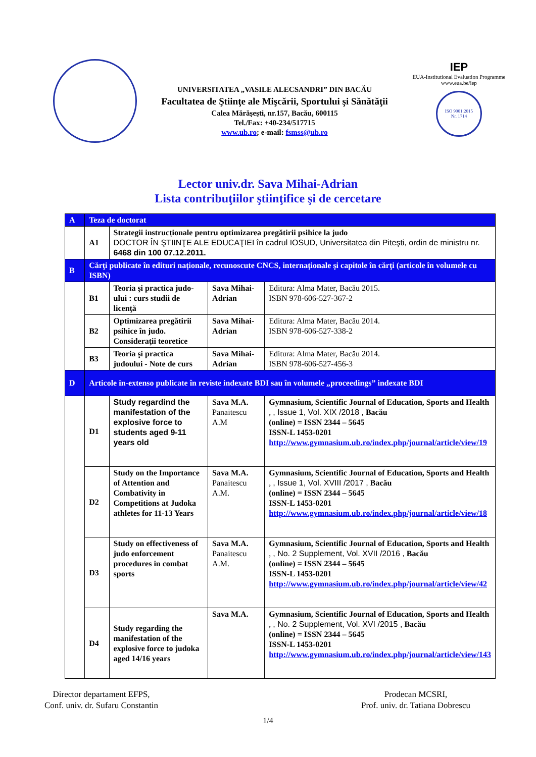UNIVERSITATEA „VASILE ALECSANDRI” DIN BACĂU
Facultatea de Ştiinţe ale Mişcării, Sportului şi Sănătăţii
Calea Mărăşeşti, nr.157, Bacău, 600115
Tel./Fax: +40-234/517715
www.ub.ro; e-mail: fsmss@ub.ro
IEP
EUA-Institutional Evaluation Programme
www.eua.be/iep
ISO 9001:2015
Nr. 1714
Lector univ.dr. Sava Mihai-Adrian
Lista contribuţiilor ştiinţifice şi de cercetare
| A | Teza de doctorat | | | |
| | A1 | Strategii instrucționale pentru optimizarea pregătirii psihice la judo DOCTOR ÎN ŞTIINŢE ALE EDUCAŢIEI în cadrul IOSUD, Universitatea din Piteşti, ordin de ministru nr. 6468 din 100 07.12.2011. | | |
| B | Cărţi publicate în edituri naţionale, recunoscute CNCS, internaţionale şi capitole în cărţi (articole în volumele cu ISBN) | | | |
| | B1 | Teoria şi practica judo-ului : curs studii de licenţă | Sava Mihai-Adrian | Editura: Alma Mater, Bacău 2015. ISBN 978-606-527-367-2 |
| | B2 | Optimizarea pregătirii psihice în judo. Consideraţii teoretice | Sava Mihai-Adrian | Editura: Alma Mater, Bacău 2014. ISBN 978-606-527-338-2 |
| | B3 | Teoria şi practica judoului - Note de curs | Sava Mihai-Adrian | Editura: Alma Mater, Bacău 2014. ISBN 978-606-527-456-3 |
| D | Articole in-extenso publicate în reviste indexate BDI sau în volumele „proceedings” indexate BDI | | | |
| | D1 | Study regardind the manifestation of the explosive force to students aged 9-11 years old | Sava M.A. Panaitescu A.M | Gymnasium, Scientific Journal of Education, Sports and Health , , Issue 1, Vol. XIX /2018 , Bacău (online) = ISSN 2344 – 5645 ISSN-L 1453-0201 http://www.gymnasium.ub.ro/index.php/journal/article/view/19 |
| | D2 | Study on the Importance of Attention and Combativity in Competitions at Judoka athletes for 11-13 Years | Sava M.A. Panaitescu A.M. | Gymnasium, Scientific Journal of Education, Sports and Health , , Issue 1, Vol. XVIII /2017 , Bacău (online) = ISSN 2344 – 5645 ISSN-L 1453-0201 http://www.gymnasium.ub.ro/index.php/journal/article/view/18 |
| | D3 | Study on effectiveness of judo enforcement procedures in combat sports | Sava M.A. Panaitescu A.M. | Gymnasium, Scientific Journal of Education, Sports and Health , , No. 2 Supplement, Vol. XVII /2016 , Bacău (online) = ISSN 2344 – 5645 ISSN-L 1453-0201 http://www.gymnasium.ub.ro/index.php/journal/article/view/42 |
| | D4 | Study regarding the manifestation of the explosive force to judoka aged 14/16 years | Sava M.A. | Gymnasium, Scientific Journal of Education, Sports and Health , , No. 2 Supplement, Vol. XVI /2015 , Bacău (online) = ISSN 2344 – 5645 ISSN-L 1453-0201 http://www.gymnasium.ub.ro/index.php/journal/article/view/143 |
Director departament EFPS,
Conf. univ. dr. Sufaru Constantin
Prodecan MCSRI,
Prof. univ. dr. Tatiana Dobrescu
1/4